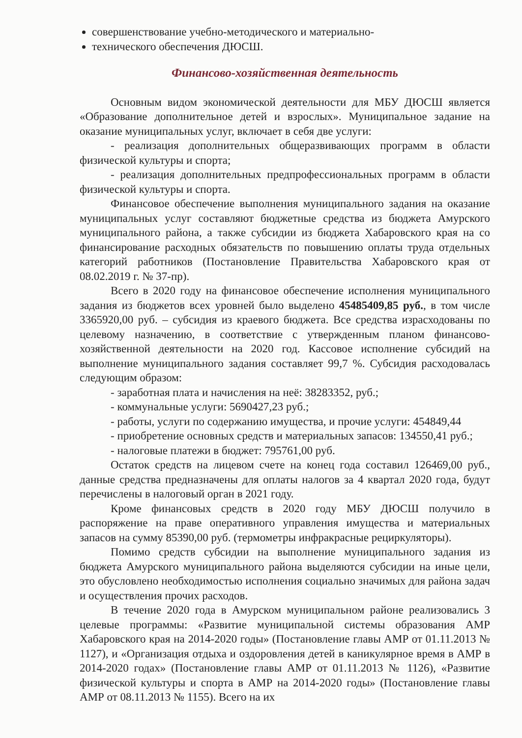совершенствование учебно-методического и материально-
технического обеспечения ДЮСШ.
Финансово-хозяйственная деятельность
Основным видом экономической деятельности для МБУ ДЮСШ является «Образование дополнительное детей и взрослых». Муниципальное задание на оказание муниципальных услуг, включает в себя две услуги:
- реализация дополнительных общеразвивающих программ в области физической культуры и спорта;
- реализация дополнительных предпрофессиональных программ в области физической культуры и спорта.
Финансовое обеспечение выполнения муниципального задания на оказание муниципальных услуг составляют бюджетные средства из бюджета Амурского муниципального района, а также субсидии из бюджета Хабаровского края на со финансирование расходных обязательств по повышению оплаты труда отдельных категорий работников (Постановление Правительства Хабаровского края от 08.02.2019 г. № 37-пр).
Всего в 2020 году на финансовое обеспечение исполнения муниципального задания из бюджетов всех уровней было выделено 45485409,85 руб., в том числе 3365920,00 руб. – субсидия из краевого бюджета. Все средства израсходованы по целевому назначению, в соответствие с утвержденным планом финансово-хозяйственной деятельности на 2020 год. Кассовое исполнение субсидий на выполнение муниципального задания составляет 99,7 %. Субсидия расходовалась следующим образом:
- заработная плата и начисления на неё: 38283352, руб.;
- коммунальные услуги: 5690427,23 руб.;
- работы, услуги по содержанию имущества, и прочие услуги: 454849,44
- приобретение основных средств и материальных запасов: 134550,41 руб.;
- налоговые платежи в бюджет: 795761,00 руб.
Остаток средств на лицевом счете на конец года составил 126469,00 руб., данные средства предназначены для оплаты налогов за 4 квартал 2020 года, будут перечислены в налоговый орган в 2021 году.
Кроме финансовых средств в 2020 году МБУ ДЮСШ получило в распоряжение на праве оперативного управления имущества и материальных запасов на сумму 85390,00 руб. (термометры инфракрасные рециркуляторы).
Помимо средств субсидии на выполнение муниципального задания из бюджета Амурского муниципального района выделяются субсидии на иные цели, это обусловлено необходимостью исполнения социально значимых для района задач и осуществления прочих расходов.
В течение 2020 года в Амурском муниципальном районе реализовались 3 целевые программы: «Развитие муниципальной системы образования АМР Хабаровского края на 2014-2020 годы» (Постановление главы АМР от 01.11.2013 № 1127), и «Организация отдыха и оздоровления детей в каникулярное время в АМР в 2014-2020 годах» (Постановление главы АМР от 01.11.2013 № 1126), «Развитие физической культуры и спорта в АМР на 2014-2020 годы» (Постановление главы АМР от 08.11.2013 № 1155). Всего на их